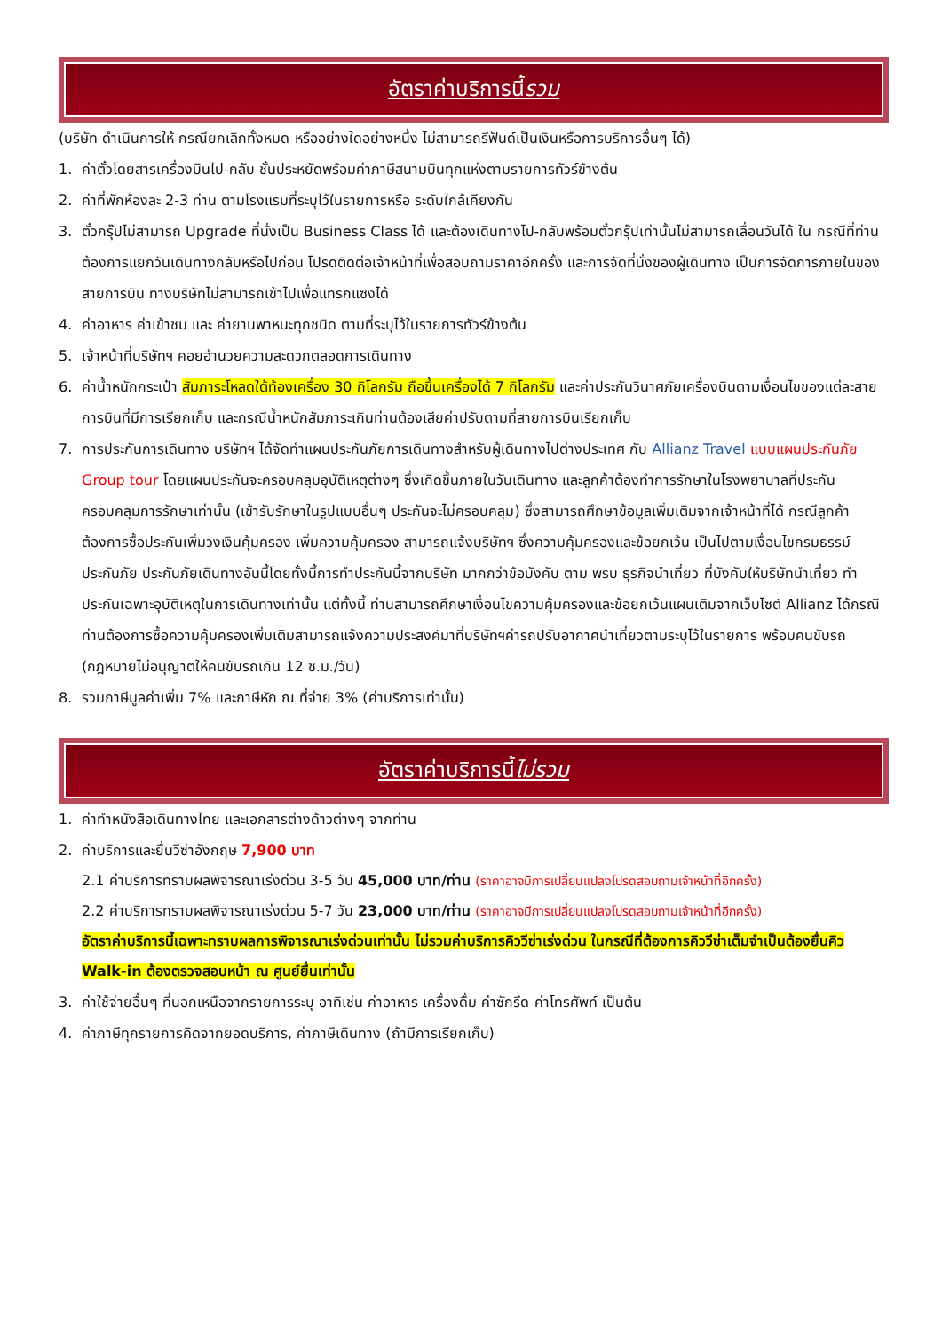อัตราค่าบริการนี้ รวม
(บริษัท ดำเนินการให้ กรณียกเลิกทั้งหมด หรืออย่างใดอย่างหนึ่ง ไม่สามารถรีฟันด์เป็นเงินหรือการบริการอื่นๆ ได้)
1. ค่าตั๋วโดยสารเครื่องบินไป-กลับ ชั้นประหยัดพร้อมค่าภาษีสนามบินทุกแห่งตามรายการทัวร์ข้างต้น
2. ค่าที่พักห้องละ 2-3 ท่าน ตามโรงแรมที่ระบุไว้ในรายการหรือ ระดับใกล้เคียงกัน
3. ตั๋วกรุ๊ปไม่สามารถ Upgrade ที่นั่งเป็น Business Class ได้ และต้องเดินทางไป-กลับพร้อมตั๋วกรุ๊ปเท่านั้นไม่สามารถเลื่อนวันได้ ใน กรณีที่ท่านต้องการแยกวันเดินทางกลับหรือไปก่อน โปรดติดต่อเจ้าหน้าที่เพื่อสอบถามราคาอีกครั้ง และการจัดที่นั่งของผู้เดินทาง เป็นการจัดการภายในของสายการบิน ทางบริษัทไม่สามารถเข้าไปเพื่อแทรกแซงได้
4. ค่าอาหาร ค่าเข้าชม และ ค่ายานพาหนะทุกชนิด ตามที่ระบุไว้ในรายการทัวร์ข้างต้น
5. เจ้าหน้าที่บริษัทฯ คอยอำนวยความสะดวกตลอดการเดินทาง
6. ค่าน้ำหนักกระเป๋า สัมภาระโหลดใต้ท้องเครื่อง 30 กิโลกรัม ถือขึ้นเครื่องได้ 7 กิโลกรัม และค่าประกันวินาศภัยเครื่องบินตามเงื่อนไขของแต่ละสายการบินที่มีการเรียกเก็บ และกรณีน้ำหนักสัมภาระเกินท่านต้องเสียค่าปรับตามที่สายการบินเรียกเก็บ
7. การประกันการเดินทาง บริษัทฯ ได้จัดทำแผนประกันภัยการเดินทางสำหรับผู้เดินทางไปต่างประเทศ กับ Allianz Travel แบบแผนประกันภัย Group tour โดยแผนประกันจะครอบคลุมอุบัติเหตุต่างๆ ซึ่งเกิดขึ้นภายในวันเดินทาง และลูกค้าต้องทำการรักษาในโรงพยาบาลที่ประกันครอบคลุมการรักษาเท่านั้น (เข้ารับรักษาในรูปแบบอื่นๆ ประกันจะไม่ครอบคลุม) ซึ่งสามารถศึกษาข้อมูลเพิ่มเติมจากเจ้าหน้าที่ได้ กรณีลูกค้าต้องการซื้อประกันเพิ่มวงเงินคุ้มครอง เพิ่มความคุ้มครอง สามารถแจ้งบริษัทฯ ซึ่งความคุ้มครองและข้อยกเว้น เป็นไปตามเงื่อนไขกรมธรรม์ประกันภัย ประกันภัยเดินทางอันนี้โดยทั้งนี้การทำประกันนี้จากบริษัท มากกว่าข้อบังคับ ตาม พรบ ธุรกิจนำเที่ยว ที่บังคับให้บริษัทนำเที่ยว ทำประกันเฉพาะอุบัติเหตุในการเดินทางเท่านั้น แต่ทั้งนี้ ท่านสามารถศึกษาเงื่อนไขความคุ้มครองและข้อยกเว้นแผนเติมจากเว็บไซต์ Allianz ได้กรณีท่านต้องการซื้อความคุ้มครองเพิ่มเติมสามารถแจ้งความประสงค์มาที่บริษัทฯค่ารถปรับอากาศนำเที่ยวตามระบุไว้ในรายการ พร้อมคนขับรถ (กฎหมายไม่อนุญาตให้คนขับรถเกิน 12 ช.ม./วัน)
8. รวมภาษีมูลค่าเพิ่ม 7% และภาษีหัก ณ ที่จ่าย 3% (ค่าบริการเท่านั้น)
อัตราค่าบริการนี้ ไม่รวม
1. ค่าทำหนังสือเดินทางไทย และเอกสารต่างด้าวต่างๆ จากท่าน
2. ค่าบริการและยื่นวีซ่าอังกฤษ 7,900 บาท
2.1 ค่าบริการทราบผลพิจารณาเร่งด่วน 3-5 วัน 45,000 บาท/ท่าน (ราคาอาจมีการเปลี่ยนแปลงโปรดสอบถามเจ้าหน้าที่อีกครั้ง)
2.2 ค่าบริการทราบผลพิจารณาเร่งด่วน 5-7 วัน 23,000 บาท/ท่าน (ราคาอาจมีการเปลี่ยนแปลงโปรดสอบถามเจ้าหน้าที่อีกครั้ง)
อัตราค่าบริการนี้เฉพาะทราบผลการพิจารณาเร่งด่วนเท่านั้น ไม่รวมค่าบริการคิววีซ่าเร่งด่วน ในกรณีที่ต้องการคิววีซ่าเต็มจำเป็นต้องยื่นคิว Walk-in ต้องตรวจสอบหน้า ณ ศูนย์ยื่นเท่านั้น
3. ค่าใช้จ่ายอื่นๆ ที่นอกเหนือจากรายการระบุ อาทิเช่น ค่าอาหาร เครื่องดื่ม ค่าซักรีด ค่าโทรศัพท์ เป็นต้น
4. ค่าภาษีทุกรายการคิดจากยอดบริการ, ค่าภาษีเดินทาง (ถ้ามีการเรียกเก็บ)